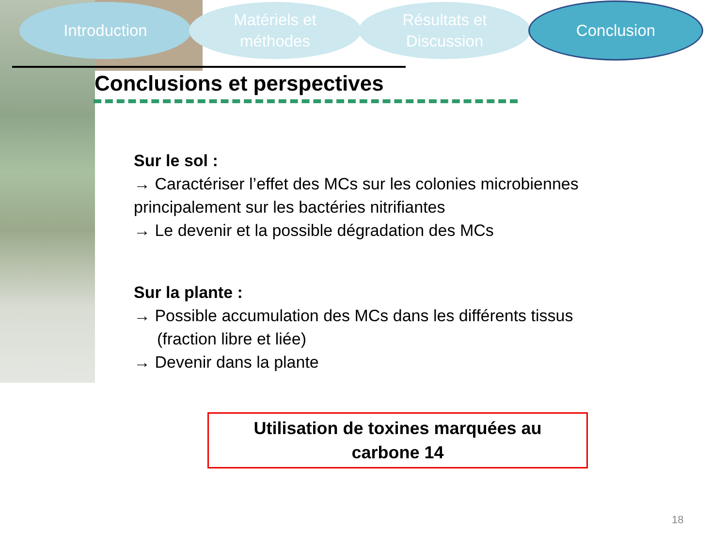Introduction
Matériels et
méthodes
Résultats et
Discussion
Conclusion
Conclusions et perspectives
Sur le sol :
→ Caractériser l’effet des MCs sur les colonies microbiennes principalement sur les bactéries nitrifiantes
→ Le devenir et la possible dégradation des MCs
Sur la plante :
→ Possible accumulation des MCs dans les différents tissus
(fraction libre et liée)
→ Devenir dans la plante
Utilisation de toxines marquées au
carbone 14
18